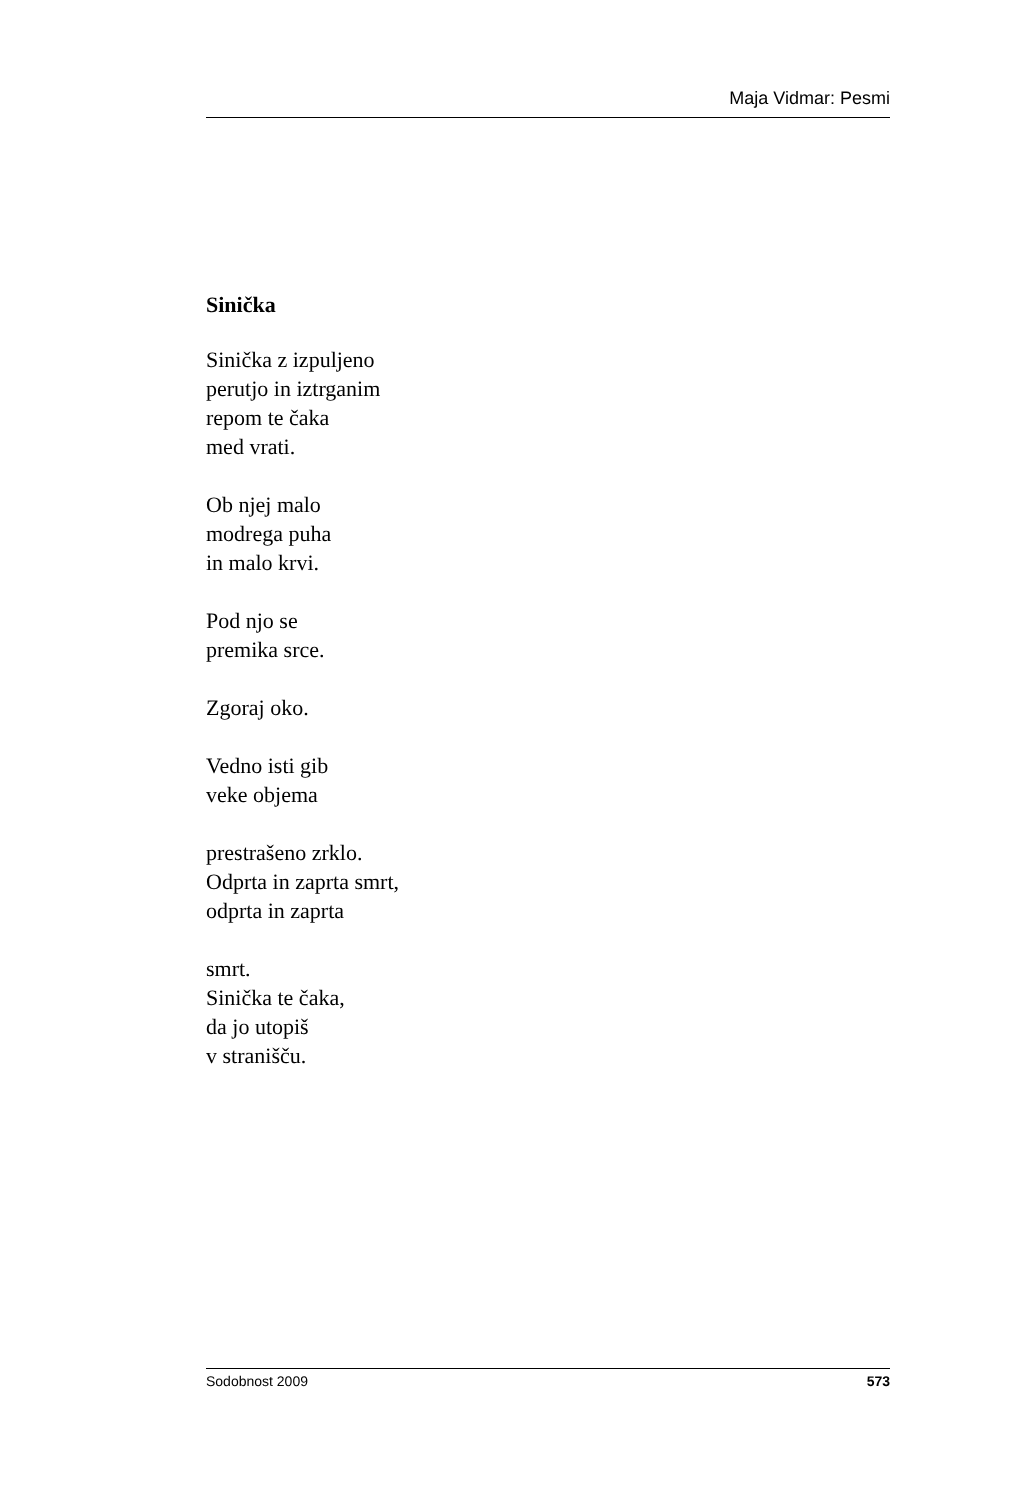Maja Vidmar: Pesmi
Sinička
Sinička z izpuljeno
perutjo in iztrganim
repom te čaka
med vrati.
Ob njej malo
modrega puha
in malo krvi.
Pod njo se
premika srce.
Zgoraj oko.
Vedno isti gib
veke objema
prestrašeno zrklo.
Odprta in zaprta smrt,
odprta in zaprta
smrt.
Sinička te čaka,
da jo utopiš
v stranišču.
Sodobnost 2009 573